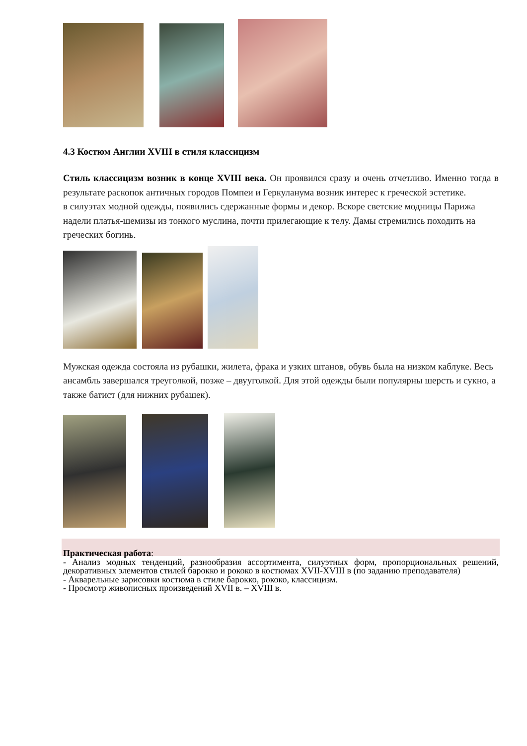4.3 Костюм Англии XVIII в стиля классицизм
Стиль классицизм возник в конце XVIII века. Он проявился сразу и очень отчетливо. Именно тогда в результате раскопок античных городов Помпеи и Геркуланума возник интерес к греческой эстетике.
в силуэтах модной одежды, появились сдержанные формы и декор. Вскоре светские модницы Парижа надели платья-шемизы из тонкого муслина, почти прилегающие к телу. Дамы стремились походить на греческих богинь.
Мужская одежда состояла из рубашки, жилета, фрака и узких штанов, обувь была на низком каблуке. Весь ансамбль завершался треуголкой, позже – двууголкой. Для этой одежды были популярны шерсть и сукно, а также батист (для нижних рубашек).
Практическая работа:
- Анализ модных тенденций, разнообразия ассортимента, силуэтных форм, пропорциональных решений, декоративных элементов стилей барокко и рококо в костюмах XVII-XVIII в (по заданию преподавателя)
- Акварельные зарисовки костюма в стиле барокко, рококо, классицизм.
- Просмотр живописных произведений XVII в. – XVIII в.